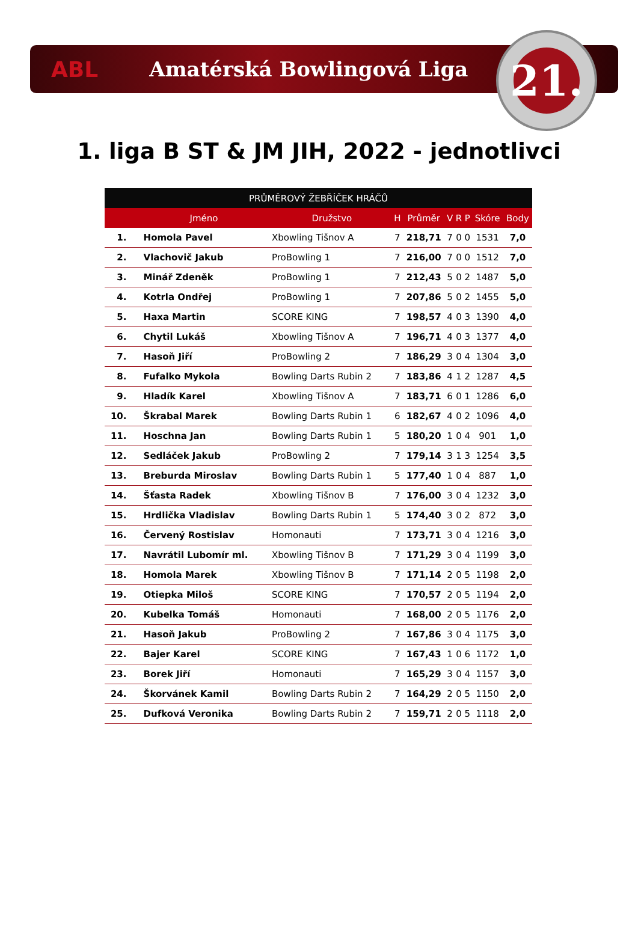ABL Amatérská Bowlingová Liga
21.
1. liga B ST & JM JIH, 2022 - jednotlivci
| PRŮMĚROVÝ ŽEBŘÍČEK HRÁČŮ | | | | | | | | | |
| --- | --- | --- | --- | --- | --- | --- | --- | --- | --- |
| | Jméno | Družstvo | H | Průměr | V | R | P | Skóre | Body |
| 1. | Homola Pavel | Xbowling Tišnov A | 7 | 218,71 | 7 | 0 | 0 | 1531 | 7,0 |
| 2. | Vlachovič Jakub | ProBowling 1 | 7 | 216,00 | 7 | 0 | 0 | 1512 | 7,0 |
| 3. | Minář Zdeněk | ProBowling 1 | 7 | 212,43 | 5 | 0 | 2 | 1487 | 5,0 |
| 4. | Kotrla Ondřej | ProBowling 1 | 7 | 207,86 | 5 | 0 | 2 | 1455 | 5,0 |
| 5. | Haxa Martin | SCORE KING | 7 | 198,57 | 4 | 0 | 3 | 1390 | 4,0 |
| 6. | Chytil Lukáš | Xbowling Tišnov A | 7 | 196,71 | 4 | 0 | 3 | 1377 | 4,0 |
| 7. | Hasoň Jiří | ProBowling 2 | 7 | 186,29 | 3 | 0 | 4 | 1304 | 3,0 |
| 8. | Fufalko Mykola | Bowling Darts Rubin 2 | 7 | 183,86 | 4 | 1 | 2 | 1287 | 4,5 |
| 9. | Hladík Karel | Xbowling Tišnov A | 7 | 183,71 | 6 | 0 | 1 | 1286 | 6,0 |
| 10. | Škrabal Marek | Bowling Darts Rubin 1 | 6 | 182,67 | 4 | 0 | 2 | 1096 | 4,0 |
| 11. | Hoschna Jan | Bowling Darts Rubin 1 | 5 | 180,20 | 1 | 0 | 4 | 901 | 1,0 |
| 12. | Sedláček Jakub | ProBowling 2 | 7 | 179,14 | 3 | 1 | 3 | 1254 | 3,5 |
| 13. | Breburda Miroslav | Bowling Darts Rubin 1 | 5 | 177,40 | 1 | 0 | 4 | 887 | 1,0 |
| 14. | Šťasta Radek | Xbowling Tišnov B | 7 | 176,00 | 3 | 0 | 4 | 1232 | 3,0 |
| 15. | Hrdlička Vladislav | Bowling Darts Rubin 1 | 5 | 174,40 | 3 | 0 | 2 | 872 | 3,0 |
| 16. | Červený Rostislav | Homonauti | 7 | 173,71 | 3 | 0 | 4 | 1216 | 3,0 |
| 17. | Navrátil Lubomír ml. | Xbowling Tišnov B | 7 | 171,29 | 3 | 0 | 4 | 1199 | 3,0 |
| 18. | Homola Marek | Xbowling Tišnov B | 7 | 171,14 | 2 | 0 | 5 | 1198 | 2,0 |
| 19. | Otiepka Miloš | SCORE KING | 7 | 170,57 | 2 | 0 | 5 | 1194 | 2,0 |
| 20. | Kubelka Tomáš | Homonauti | 7 | 168,00 | 2 | 0 | 5 | 1176 | 2,0 |
| 21. | Hasoň Jakub | ProBowling 2 | 7 | 167,86 | 3 | 0 | 4 | 1175 | 3,0 |
| 22. | Bajer Karel | SCORE KING | 7 | 167,43 | 1 | 0 | 6 | 1172 | 1,0 |
| 23. | Borek Jiří | Homonauti | 7 | 165,29 | 3 | 0 | 4 | 1157 | 3,0 |
| 24. | Škorvánek Kamil | Bowling Darts Rubin 2 | 7 | 164,29 | 2 | 0 | 5 | 1150 | 2,0 |
| 25. | Dufková Veronika | Bowling Darts Rubin 2 | 7 | 159,71 | 2 | 0 | 5 | 1118 | 2,0 |